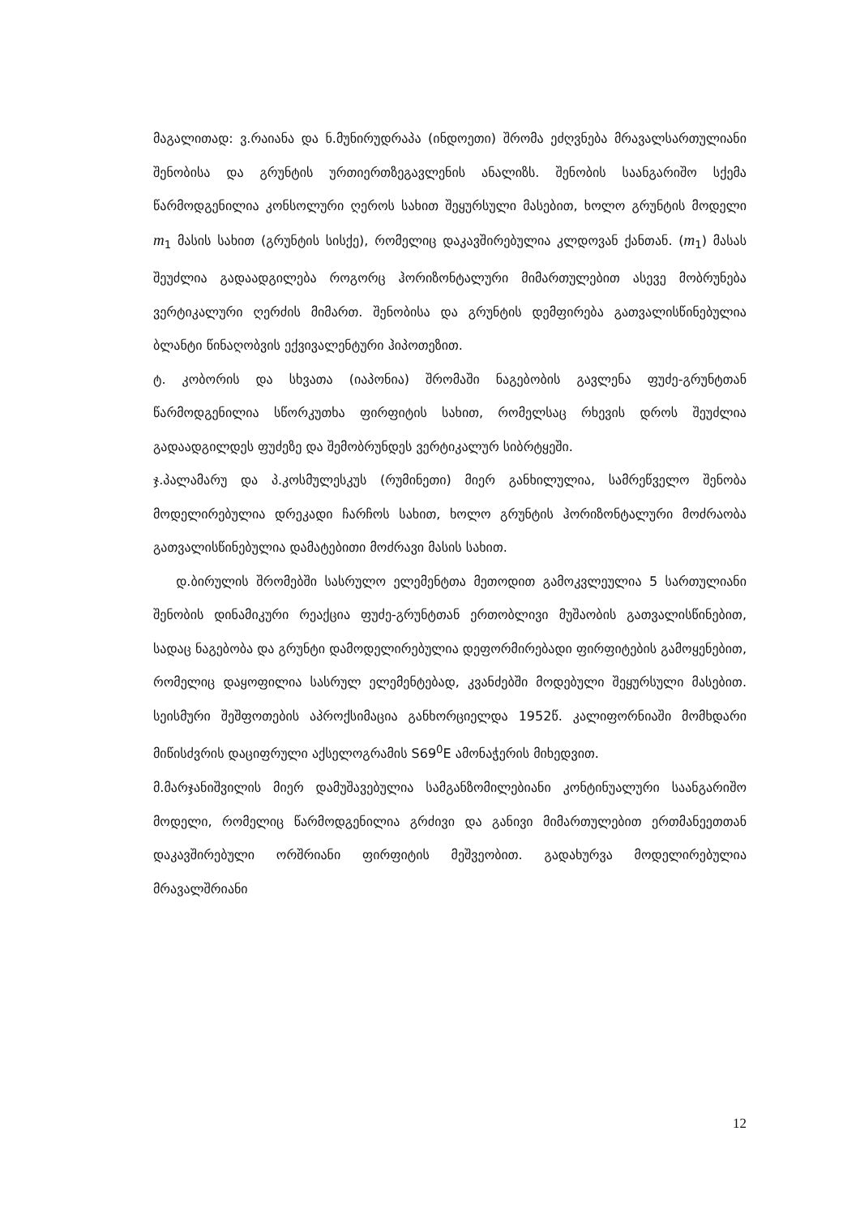მაგალითად: ვ.რაიანა და ნ.მუნირუდრაპა (ინდოეთი) შრომა ეძღვნება მრავალსართულიანი შენობისა და გრუნტის ურთიერთზეგავლენის ანალიზს. შენობის საანგარიშო სქემა წარმოდგენილია კონსოლური ღეროს სახით შეყურსული მასებით, ხოლო გრუნტის მოდელი m<sub>1</sub> მასის სახით (გრუნტის სისქე), რომელიც დაკავშირებულია კლდოვან ქანთან. (m<sub>1</sub>) მასას შეუძლია გადაადგილება როგორც ჰორიზონტალური მიმართულებით ასევე მობრუნება ვერტიკალური ღერძის მიმართ. შენობისა და გრუნტის დემფირება გათვალისწინებულია ბლანტი წინაღობვის ექვივალენტური ჰიპოთეზით.
ტ. კობორის და სხვათა (იაპონია) შრომაში ნაგებობის გავლენა ფუძე-გრუნტთან წარმოდგენილია სწორკუთხა ფირფიტის სახით, რომელსაც რხევის დროს შეუძლია გადაადგილდეს ფუძეზე და შემობრუნდეს ვერტიკალურ სიბრტყეში.
ჯ.პალამარუ და პ.კოსმულესკუს (რუმინეთი) მიერ განხილულია, სამრეწველო შენობა მოდელირებულია დრეკადი ჩარჩოს სახით, ხოლო გრუნტის ჰორიზონტალური მოძრაობა გათვალისწინებულია დამატებითი მოძრავი მასის სახით.
დ.ბირულის შრომებში სასრულო ელემენტთა მეთოდით გამოკვლეულია 5 სართულიანი შენობის დინამიკური რეაქცია ფუძე-გრუნტთან ერთობლივი მუშაობის გათვალისწინებით, სადაც ნაგებობა და გრუნტი დამოდელირებულია დეფორმირებადი ფირფიტების გამოყენებით, რომელიც დაყოფილია სასრულ ელემენტებად, კვანძებში მოდებული შეყურსული მასებით. სეისმური შეშფოთების აპროქსიმაცია განხორციელდა 1952წ. კალიფორნიაში მომხდარი მიწისძვრის დაციფრული აქსელოგრამის S69<sup>0</sup>E ამონაჭერის მიხედვით.
მ.მარჯანიშვილის მიერ დამუშავებულია სამგანზომილებიანი კონტინუალური საანგარიშო მოდელი, რომელიც წარმოდგენილია გრძივი და განივი მიმართულებით ერთმანეეთთან დაკავშირებული ორშრიანი ფირფიტის მეშვეობით. გადახურვა მოდელირებულია მრავალშრიანი
12